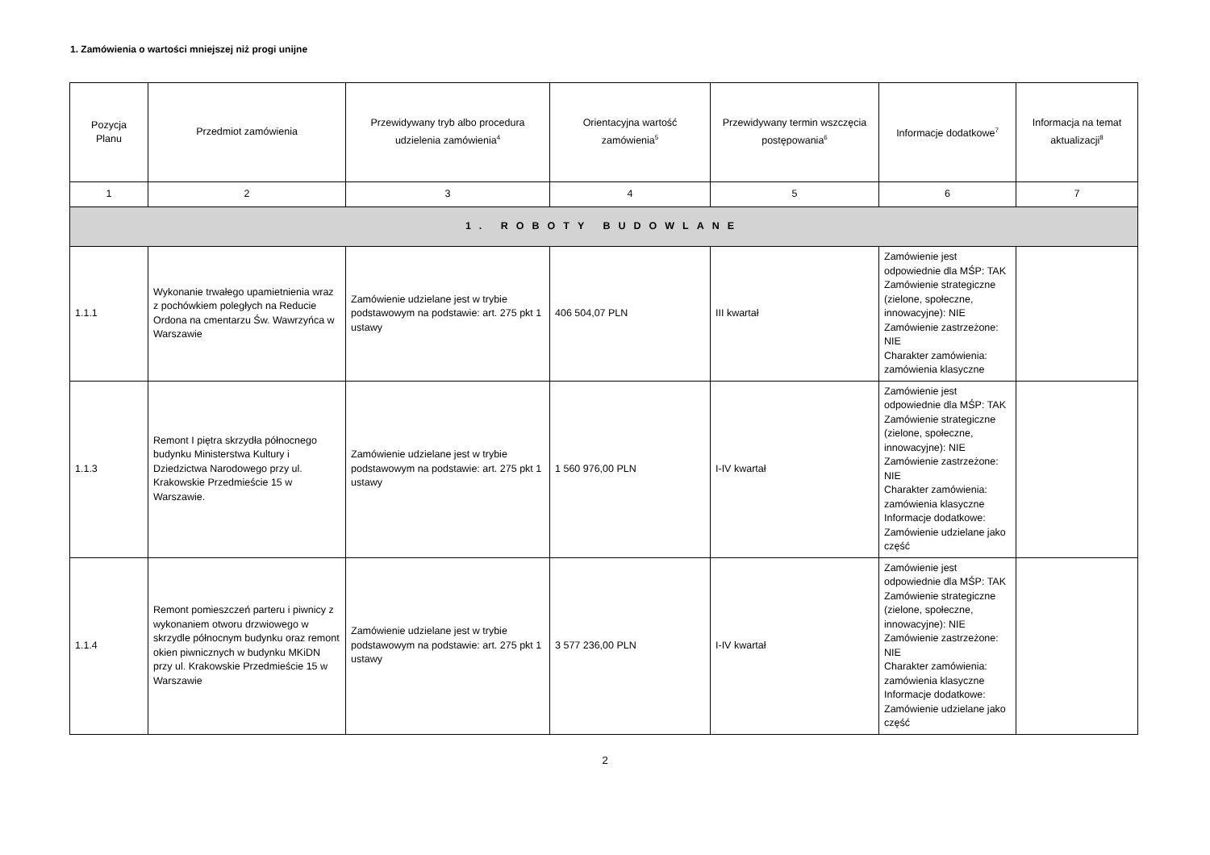1. Zamówienia o wartości mniejszej niż progi unijne
| Pozycja Planu | Przedmiot zamówienia | Przewidywany tryb albo procedura udzielenia zamówienia<sup>4</sup> | Orientacyjna wartość zamówienia<sup>5</sup> | Przewidywany termin wszczęcia postępowania<sup>6</sup> | Informacje dodatkowe<sup>7</sup> | Informacja na temat aktualizacji<sup>8</sup> |
| --- | --- | --- | --- | --- | --- | --- |
| 1 | 2 | 3 | 4 | 5 | 6 | 7 |
| 1. ROBOTY BUDOWLANE | | | | | | |
| 1.1.1 | Wykonanie trwałego upamietnienia wraz z pochówkiem poległych na Reducie Ordona na cmentarzu Św. Wawrzyńca w Warszawie | Zamówienie udzielane jest w trybie podstawowym na podstawie: art. 275 pkt 1 ustawy | 406 504,07 PLN | III kwartał | Zamówienie jest odpowiednie dla MŚP: TAK Zamówienie strategiczne (zielone, społeczne, innowacyjne): NIE Zamówienie zastrzeżone: NIE Charakter zamówienia: zamówienia klasyczne | |
| 1.1.3 | Remont I piętra skrzydła północnego budynku Ministerstwa Kultury i Dziedzictwa Narodowego przy ul. Krakowskie Przedmieście 15 w Warszawie. | Zamówienie udzielane jest w trybie podstawowym na podstawie: art. 275 pkt 1 ustawy | 1 560 976,00 PLN | I-IV kwartał | Zamówienie jest odpowiednie dla MŚP: TAK Zamówienie strategiczne (zielone, społeczne, innowacyjne): NIE Zamówienie zastrzeżone: NIE Charakter zamówienia: zamówienia klasyczne Informacje dodatkowe: Zamówienie udzielane jako część | |
| 1.1.4 | Remont pomieszczeń parteru i piwnicy z wykonaniem otworu drzwiowego w skrzydle północnym budynku oraz remont okien piwnicznych w budynku MKiDN przy ul. Krakowskie Przedmieście 15 w Warszawie | Zamówienie udzielane jest w trybie podstawowym na podstawie: art. 275 pkt 1 ustawy | 3 577 236,00 PLN | I-IV kwartał | Zamówienie jest odpowiednie dla MŚP: TAK Zamówienie strategiczne (zielone, społeczne, innowacyjne): NIE Zamówienie zastrzeżone: NIE Charakter zamówienia: zamówienia klasyczne Informacje dodatkowe: Zamówienie udzielane jako część | |
2